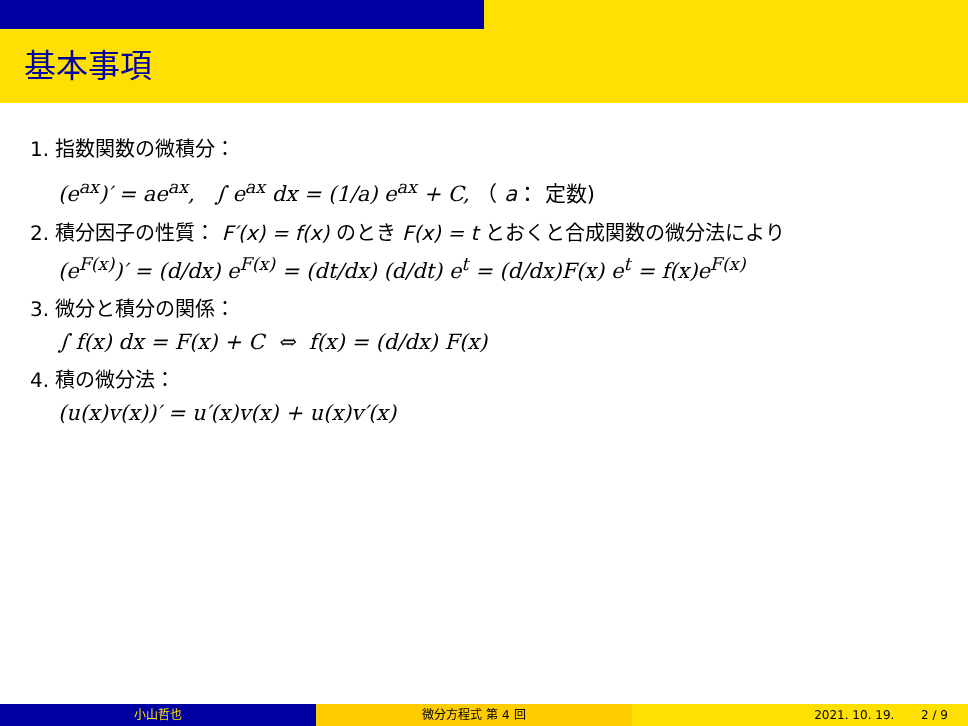基本事項
1. 指数関数の微積分：
(e<sup>ax</sup>)′ = ae<sup>ax</sup>, ∫ e<sup>ax</sup> dx = (1/a) e<sup>ax</sup> + C, （ a： 定数)
2. 積分因子の性質： F′(x) = f(x) のとき F(x) = t とおくと合成関数の微分法により
(e<sup>F(x)</sup>)′ = (d/dx) e<sup>F(x)</sup> = (dt/dx) (d/dt) e<sup>t</sup> = (d/dx)F(x) e<sup>t</sup> = f(x)e<sup>F(x)</sup>
3. 微分と積分の関係：
∫ f(x) dx = F(x) + C ⇔ f(x) = (d/dx) F(x)
4. 積の微分法：
(u(x)v(x))′ = u′(x)v(x) + u(x)v′(x)
小山哲也 微分方程式 第 4 回 2021. 10. 19. 2 / 9